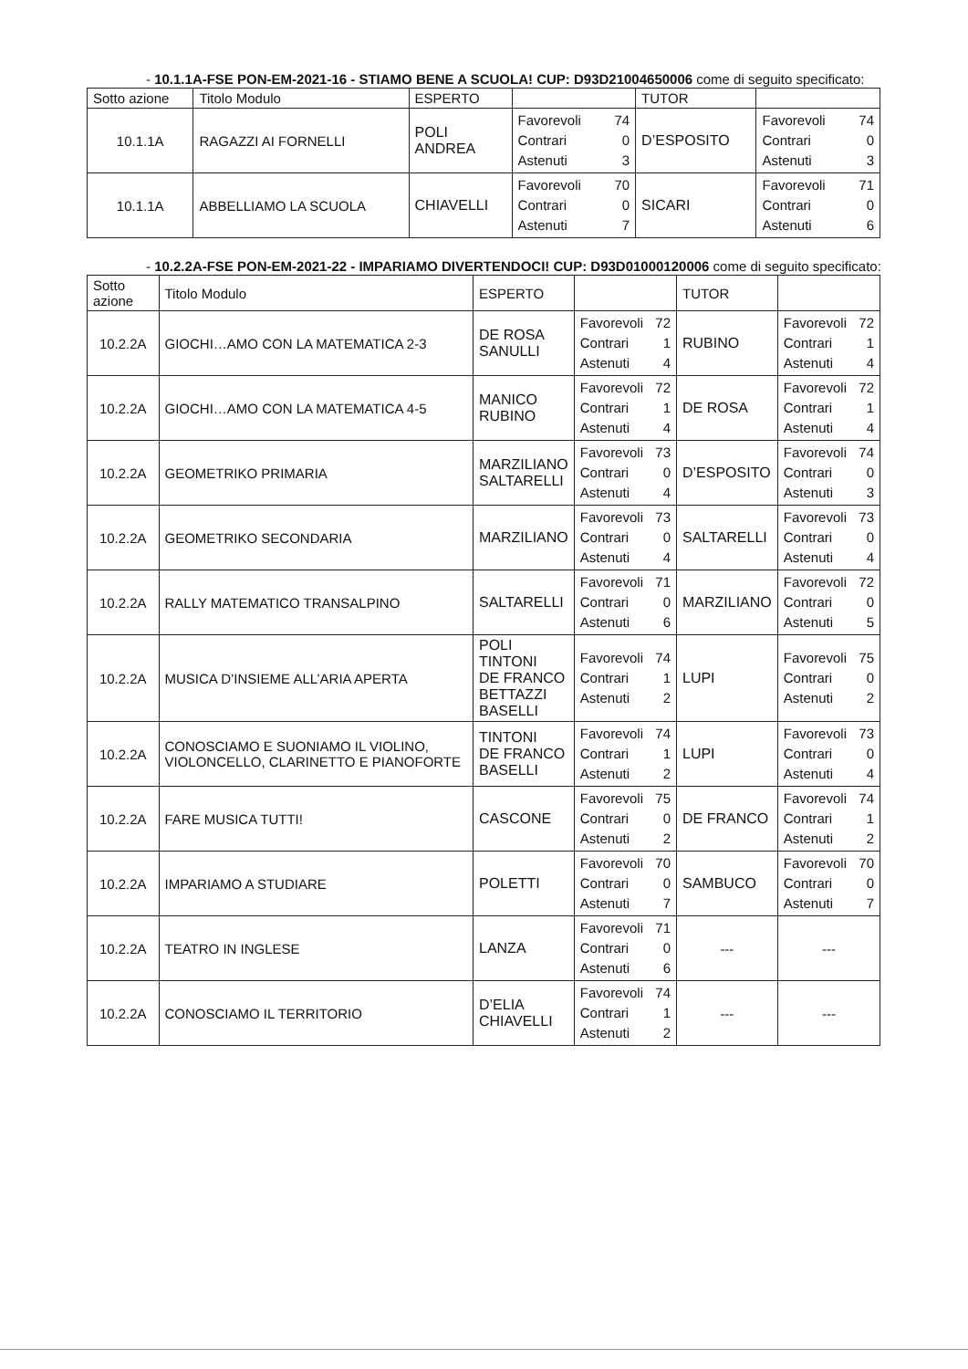- 10.1.1A-FSE PON-EM-2021-16 - STIAMO BENE A SCUOLA! CUP: D93D21004650006 come di seguito specificato:
| Sotto azione | Titolo Modulo | ESPERTO | | TUTOR | |
| --- | --- | --- | --- | --- | --- |
| 10.1.1A | RAGAZZI AI FORNELLI | POLI ANDREA | Favorevoli 74 Contrari 0 Astenuti 3 | D’ESPOSITO | Favorevoli 74 Contrari 0 Astenuti 3 |
| 10.1.1A | ABBELLIAMO LA SCUOLA | CHIAVELLI | Favorevoli 70 Contrari 0 Astenuti 7 | SICARI | Favorevoli 71 Contrari 0 Astenuti 6 |
- 10.2.2A-FSE PON-EM-2021-22 - IMPARIAMO DIVERTENDOCI! CUP: D93D01000120006 come di seguito specificato:
| Sotto azione | Titolo Modulo | ESPERTO | | TUTOR | |
| --- | --- | --- | --- | --- | --- |
| 10.2.2A | GIOCHI…AMO CON LA MATEMATICA 2-3 | DE ROSA SANULLI | Favorevoli 72 Contrari 1 Astenuti 4 | RUBINO | Favorevoli 72 Contrari 1 Astenuti 4 |
| 10.2.2A | GIOCHI…AMO CON LA MATEMATICA 4-5 | MANICO RUBINO | Favorevoli 72 Contrari 1 Astenuti 4 | DE ROSA | Favorevoli 72 Contrari 1 Astenuti 4 |
| 10.2.2A | GEOMETRIKO PRIMARIA | MARZILIANO SALTARELLI | Favorevoli 73 Contrari 0 Astenuti 4 | D’ESPOSITO | Favorevoli 74 Contrari 0 Astenuti 3 |
| 10.2.2A | GEOMETRIKO SECONDARIA | MARZILIANO | Favorevoli 73 Contrari 0 Astenuti 4 | SALTARELLI | Favorevoli 73 Contrari 0 Astenuti 4 |
| 10.2.2A | RALLY MATEMATICO TRANSALPINO | SALTARELLI | Favorevoli 71 Contrari 0 Astenuti 6 | MARZILIANO | Favorevoli 72 Contrari 0 Astenuti 5 |
| 10.2.2A | MUSICA D’INSIEME ALL’ARIA APERTA | POLI TINTONI DE FRANCO BETTAZZI BASELLI | Favorevoli 74 Contrari 1 Astenuti 2 | LUPI | Favorevoli 75 Contrari 0 Astenuti 2 |
| 10.2.2A | CONOSCIAMO E SUONIAMO IL VIOLINO, VIOLONCELLO, CLARINETTO E PIANOFORTE | TINTONI DE FRANCO BASELLI | Favorevoli 74 Contrari 1 Astenuti 2 | LUPI | Favorevoli 73 Contrari 0 Astenuti 4 |
| 10.2.2A | FARE MUSICA TUTTI! | CASCONE | Favorevoli 75 Contrari 0 Astenuti 2 | DE FRANCO | Favorevoli 74 Contrari 1 Astenuti 2 |
| 10.2.2A | IMPARIAMO A STUDIARE | POLETTI | Favorevoli 70 Contrari 0 Astenuti 7 | SAMBUCO | Favorevoli 70 Contrari 0 Astenuti 7 |
| 10.2.2A | TEATRO IN INGLESE | LANZA | Favorevoli 71 Contrari 0 Astenuti 6 | --- | --- |
| 10.2.2A | CONOSCIAMO IL TERRITORIO | D’ELIA CHIAVELLI | Favorevoli 74 Contrari 1 Astenuti 2 | --- | --- |